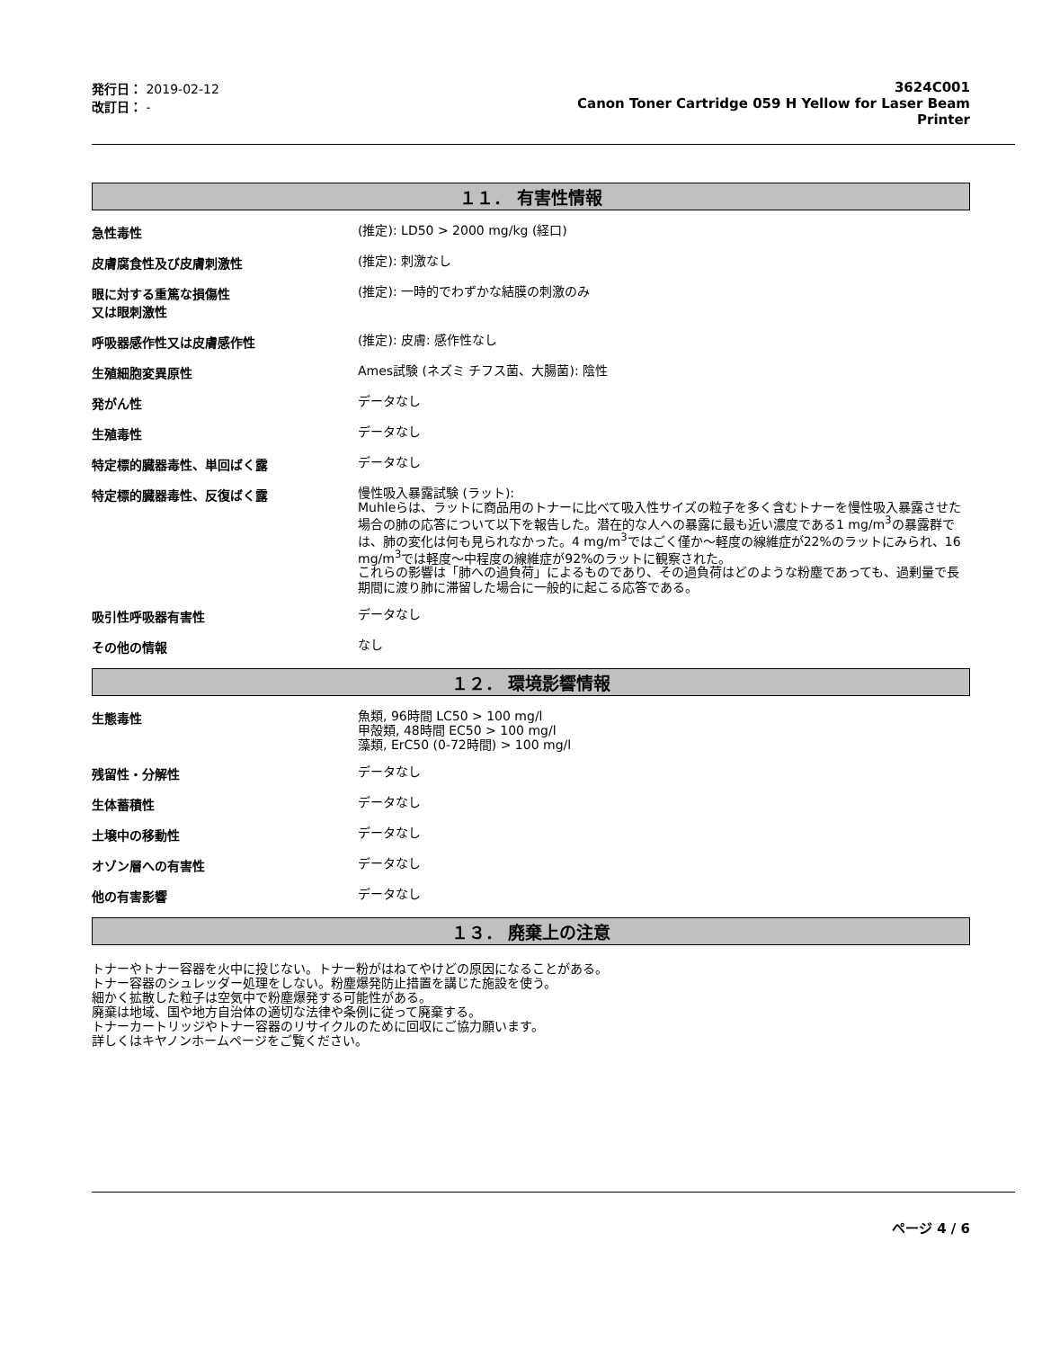発行日： 2019-02-12
改訂日： -
3624C001
Canon Toner Cartridge 059 H Yellow for Laser Beam
Printer
１１． 有害性情報
急性毒性
(推定): LD50 > 2000 mg/kg (経口)
皮膚腐食性及び皮膚刺激性
(推定): 刺激なし
眼に対する重篤な損傷性
又は眼刺激性
(推定): 一時的でわずかな結膜の刺激のみ
呼吸器感作性又は皮膚感作性
(推定): 皮膚: 感作性なし
生殖細胞変異原性
Ames試験 (ネズミ チフス菌、大腸菌): 陰性
発がん性
データなし
生殖毒性
データなし
特定標的臓器毒性、単回ばく露
データなし
特定標的臓器毒性、反復ばく露
慢性吸入暴露試験 (ラット):
Muhleらは、ラットに商品用のトナーに比べて吸入性サイズの粒子を多く含むトナーを慢性吸入暴露させた場合の肺の応答について以下を報告した。潜在的な人への暴露に最も近い濃度である1 mg/m<sup>3</sup>の暴露群では、肺の変化は何も見られなかった。4 mg/m<sup>3</sup>ではごく僅か～軽度の線維症が22%のラットにみられ、16 mg/m<sup>3</sup>では軽度～中程度の線維症が92%のラットに観察された。
これらの影響は「肺への過負荷」によるものであり、その過負荷はどのような粉塵であっても、過剰量で長期間に渡り肺に滞留した場合に一般的に起こる応答である。
吸引性呼吸器有害性
データなし
その他の情報
なし
１２． 環境影響情報
生態毒性
魚類, 96時間 LC50 > 100 mg/l
甲殻類, 48時間 EC50 > 100 mg/l
藻類, ErC50 (0-72時間) > 100 mg/l
残留性・分解性
データなし
生体蓄積性
データなし
土壌中の移動性
データなし
オゾン層への有害性
データなし
他の有害影響
データなし
１３． 廃棄上の注意
トナーやトナー容器を火中に投じない。トナー粉がはねてやけどの原因になることがある。
トナー容器のシュレッダー処理をしない。粉塵爆発防止措置を講じた施設を使う。
細かく拡散した粒子は空気中で粉塵爆発する可能性がある。
廃棄は地域、国や地方自治体の適切な法律や条例に従って廃棄する。
トナーカートリッジやトナー容器のリサイクルのために回収にご協力願います。
詳しくはキヤノンホームページをご覧ください。
ページ 4 / 6